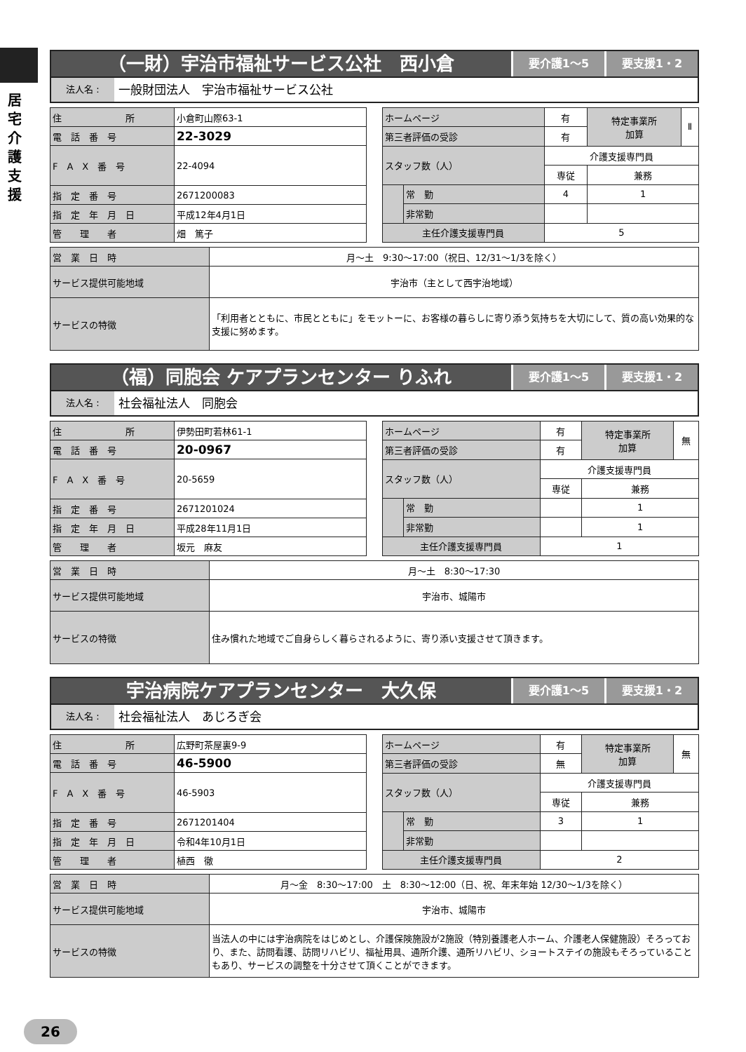居宅介護支援
（一財）宇治市福祉サービス公社　西小倉
要介護1～5 要支援1・2
法人名 :
一般財団法人　宇治市福祉サービス公社
| 住 所 | 小倉町山際63-1 |
| 電 話 番 号 | 22-3029 |
| F A X 番 号 | 22-4094 |
| 指 定 番 号 | 2671200083 |
| 指 定 年 月 日 | 平成12年4月1日 |
| 管 理 者 | 畑 篤子 |
| ホームページ | | 有 | 特定事業所 加算 | Ⅱ |
| 第三者評価の受診 | | 有 | | |
| スタッフ数（人） | | 介護支援専門員 | | |
| | | 専従 | 兼務 | |
| | 常 勤 | 4 | 1 | |
| | 非常勤 | | | |
| 主任介護支援専門員 | | 5 | | |
| 営 業 日 時 | 月～土 9:30～17:00（祝日、12/31～1/3を除く） |
| サービス提供可能地域 | 宇治市（主として西宇治地域） |
| サービスの特徴 | 「利用者とともに、市民とともに」をモットーに、お客様の暮らしに寄り添う気持ちを大切にして、質の高い効果的な支援に努めます。 |
（福）同胞会 ケアプランセンター りふれ
要介護1～5 要支援1・2
法人名 :
社会福祉法人　同胞会
| 住 所 | 伊勢田町若林61-1 |
| 電 話 番 号 | 20-0967 |
| F A X 番 号 | 20-5659 |
| 指 定 番 号 | 2671201024 |
| 指 定 年 月 日 | 平成28年11月1日 |
| 管 理 者 | 坂元 麻友 |
| ホームページ | | 有 | 特定事業所 加算 | 無 |
| 第三者評価の受診 | | 有 | | |
| スタッフ数（人） | | 介護支援専門員 | | |
| | | 専従 | 兼務 | |
| | 常 勤 | | 1 | |
| | 非常勤 | | 1 | |
| 主任介護支援専門員 | | 1 | | |
| 営 業 日 時 | 月～土 8:30～17:30 |
| サービス提供可能地域 | 宇治市、城陽市 |
| サービスの特徴 | 住み慣れた地域でご自身らしく暮らされるように、寄り添い支援させて頂きます。 |
宇治病院ケアプランセンター　大久保
要介護1～5 要支援1・2
法人名 :
社会福祉法人　あじろぎ会
| 住 所 | 広野町茶屋裏9-9 |
| 電 話 番 号 | 46-5900 |
| F A X 番 号 | 46-5903 |
| 指 定 番 号 | 2671201404 |
| 指 定 年 月 日 | 令和4年10月1日 |
| 管 理 者 | 植西 徹 |
| ホームページ | | 有 | 特定事業所 加算 | 無 |
| 第三者評価の受診 | | 無 | | |
| スタッフ数（人） | | 介護支援専門員 | | |
| | | 専従 | 兼務 | |
| | 常 勤 | 3 | 1 | |
| | 非常勤 | | | |
| 主任介護支援専門員 | | 2 | | |
| 営 業 日 時 | 月～金 8:30～17:00 土 8:30～12:00（日、祝、年末年始 12/30～1/3を除く） |
| サービス提供可能地域 | 宇治市、城陽市 |
| サービスの特徴 | 当法人の中には宇治病院をはじめとし、介護保険施設が2施設（特別養護老人ホーム、介護老人保健施設）そろっており、また、訪問看護、訪問リハビリ、福祉用具、通所介護、通所リハビリ、ショートステイの施設もそろっていることもあり、サービスの調整を十分させて頂くことができます。 |
26